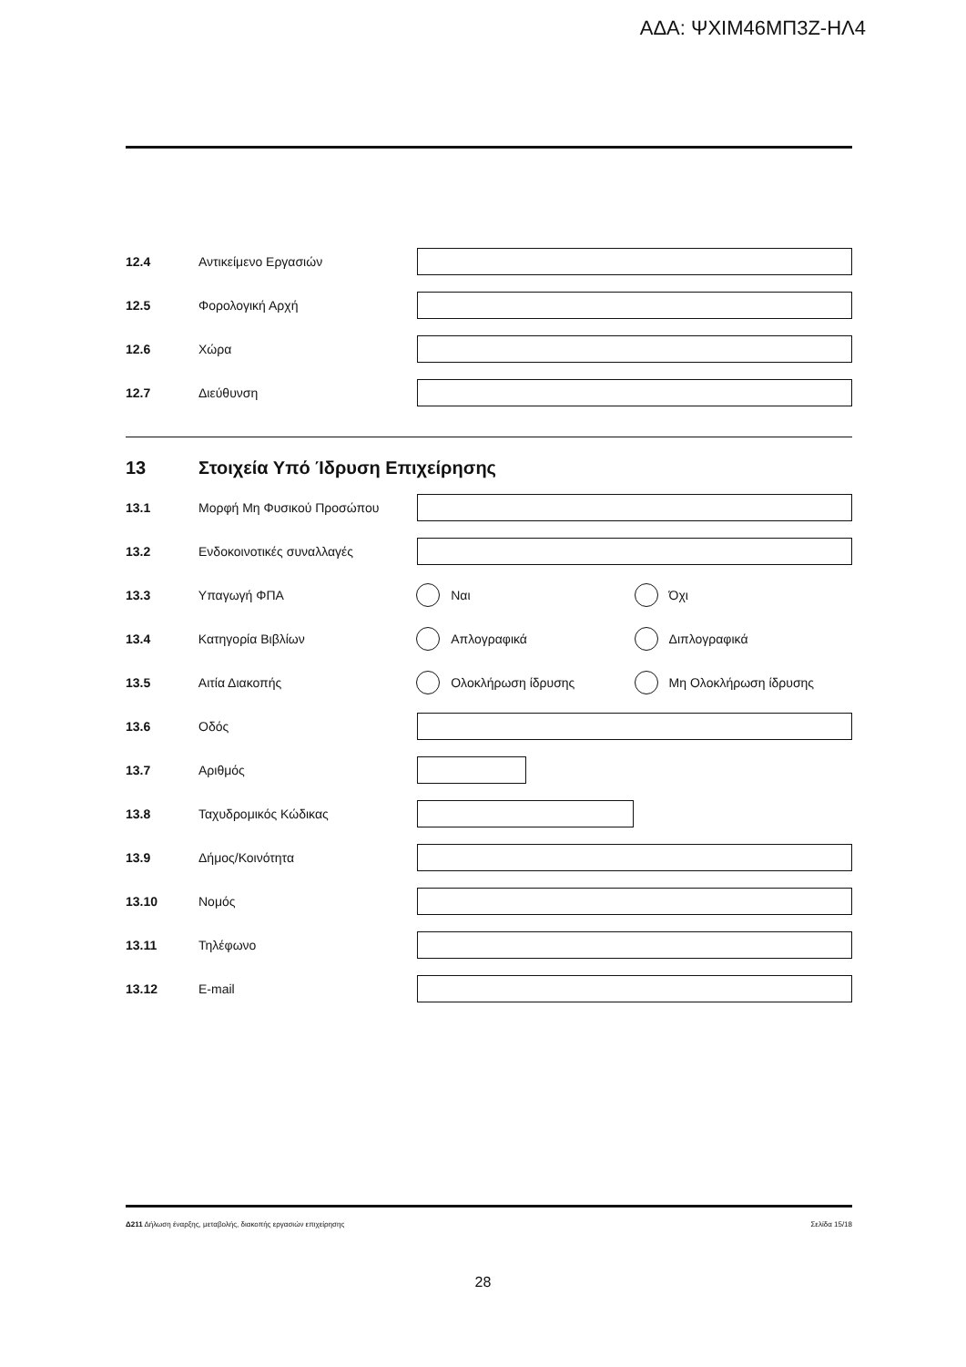ΑΔΑ: ΨΧΙΜ46ΜΠ3Ζ-ΗΛ4
12.4 Αντικείμενο Εργασιών
12.5 Φορολογική Αρχή
12.6 Χώρα
12.7 Διεύθυνση
13 Στοιχεία Υπό Ίδρυση Επιχείρησης
13.1 Μορφή Μη Φυσικού Προσώπου
13.2 Ενδοκοινοτικές συναλλαγές
13.3 Υπαγωγή ΦΠΑ Ναι Όχι
13.4 Κατηγορία Βιβλίων Απλογραφικά Διπλογραφικά
13.5 Αιτία Διακοπής Ολοκλήρωση ίδρυσης Μη Ολοκλήρωση ίδρυσης
13.6 Οδός
13.7 Αριθμός
13.8 Ταχυδρομικός Κώδικας
13.9 Δήμος/Κοινότητα
13.10 Νομός
13.11 Τηλέφωνο
13.12 E-mail
Δ211 Δήλωση έναρξης, μεταβολής, διακοπής εργασιών επιχείρησης Σελίδα 15/18
28